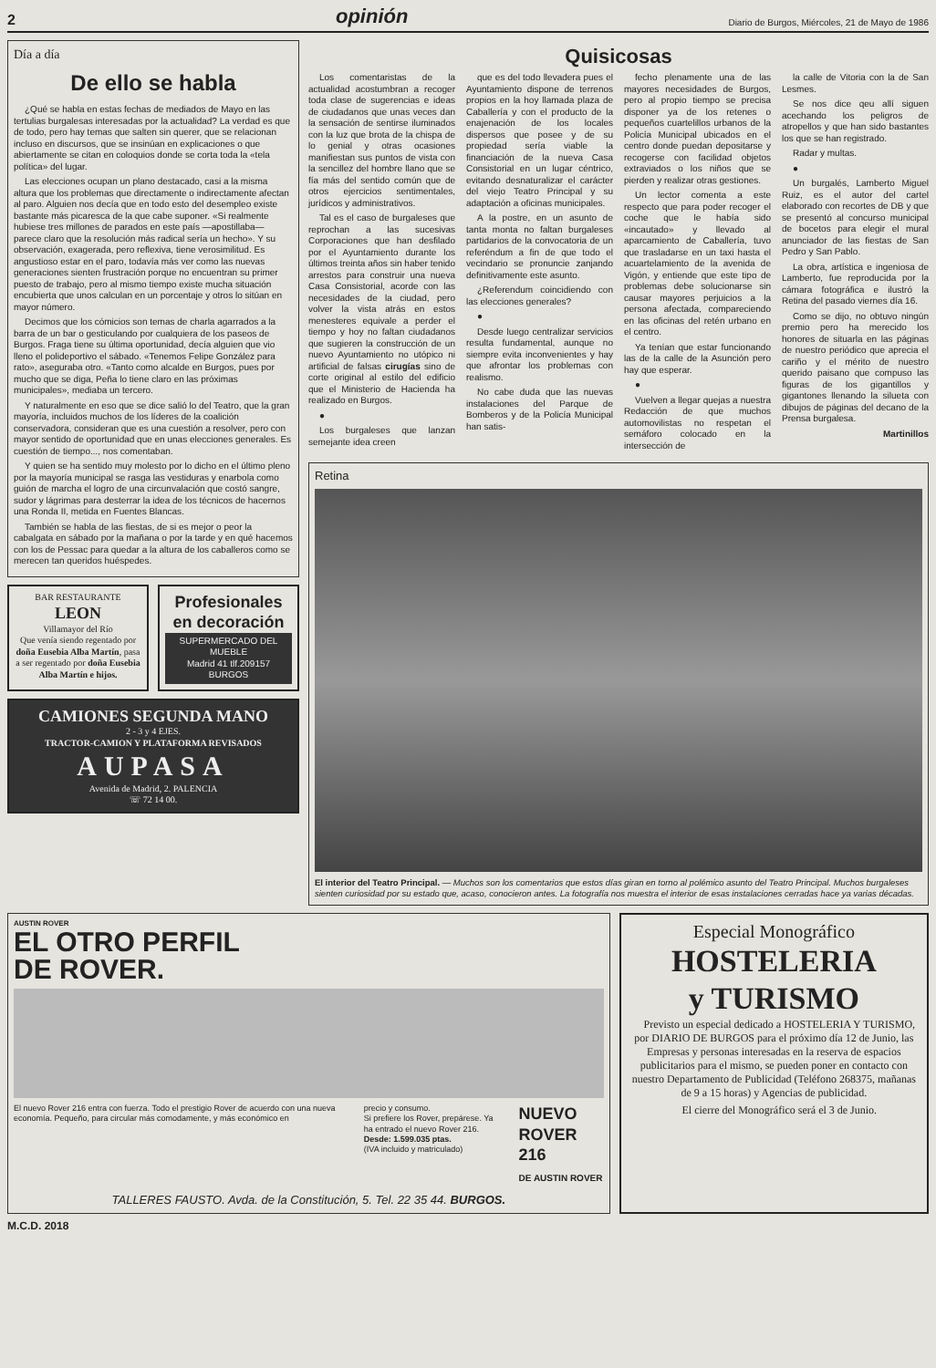2 opinión Diario de Burgos, Miércoles, 21 de Mayo de 1986
Día a día
De ello se habla
¿Qué se habla en estas fechas de mediados de Mayo en las tertulias burgalesas interesadas por la actualidad? La verdad es que de todo, pero hay temas que salten sin querer, que se relacionan incluso en discursos, que se insinúan en explicaciones o que abiertamente se citan en coloquios donde se corta toda la «tela política» del lugar.
Las elecciones ocupan un plano destacado, casi a la misma altura que los problemas que directamente o indirectamente afectan al paro. Alguien nos decía que en todo esto del desempleo existe bastante más picaresca de la que cabe suponer. «Si realmente hubiese tres millones de parados en este país —apostillaba— parece claro que la resolución más radical sería un hecho». Y su observación, exagerada, pero reflexiva, tiene verosimilitud. Es angustioso estar en el paro, todavía más ver como las nuevas generaciones sienten frustración porque no encuentran su primer puesto de trabajo, pero al mismo tiempo existe mucha situación encubierta que unos calculan en un porcentaje y otros lo sitúan en mayor número.
Decimos que los cómicios son temas de charla agarrados a la barra de un bar o gesticulando por cualquiera de los paseos de Burgos. Fraga tiene su última oportunidad, decía alguien que vio lleno el polideportivo el sábado. «Tenemos Felipe González para rato», aseguraba otro. «Tanto como alcalde en Burgos, pues por mucho que se diga, Peña lo tiene claro en las próximas municipales», mediaba un tercero.
Y naturalmente en eso que se dice salió lo del Teatro, que la gran mayoría, incluidos muchos de los líderes de la coalición conservadora, consideran que es una cuestión a resolver, pero con mayor sentido de oportunidad que en unas elecciones generales. Es cuestión de tiempo..., nos comentaban.
Y quien se ha sentido muy molesto por lo dicho en el último pleno por la mayoría municipal se rasga las vestiduras y enarbola como guión de marcha el logro de una circunvalación que costó sangre, sudor y lágrimas para desterrar la idea de los técnicos de hacernos una Ronda II, metida en Fuentes Blancas.
También se habla de las fiestas, de si es mejor o peor la cabalgata en sábado por la mañana o por la tarde y en qué hacemos con los de Pessac para quedar a la altura de los caballeros como se merecen tan queridos huéspedes.
BAR RESTAURANTE
LEON
Villamayor del Río
Que venía siendo regentado por doña Eusebia Alba Martín, pasa a ser regentado por doña Eusebia Alba Martín e hijos.
Profesionales en decoración
SUPERMERCADO DEL MUEBLE
Madrid 41 tlf.209157 BURGOS
CAMIONES SEGUNDA MANO
2 - 3 y 4 EJES.
TRACTOR-CAMION Y PLATAFORMA REVISADOS
AUPASA
Avenida de Madrid, 2. PALENCIA
☏ 72 14 00.
Quisicosas
Los comentaristas de la actualidad acostumbran a recoger toda clase de sugerencias e ideas de ciudadanos que unas veces dan la sensación de sentirse iluminados con la luz que brota de la chispa de lo genial y otras ocasiones manifiestan sus puntos de vista con la sencillez del hombre llano que se fía más del sentido común que de otros ejercicios sentimentales, jurídicos y administrativos.
Tal es el caso de burgaleses que reprochan a las sucesivas Corporaciones que han desfilado por el Ayuntamiento durante los últimos treinta años sin haber tenido arrestos para construir una nueva Casa Consistorial, acorde con las necesidades de la ciudad, pero volver la vista atrás en estos menesteres equivale a perder el tiempo y hoy no faltan ciudadanos que sugieren la construcción de un nuevo Ayuntamiento no utópico ni artificial de falsas cirugías sino de corte original al estilo del edificio que el Ministerio de Hacienda ha realizado en Burgos.
●
Los burgaleses que lanzan semejante idea creen
que es del todo llevadera pues el Ayuntamiento dispone de terrenos propios en la hoy llamada plaza de Caballería y con el producto de la enajenación de los locales dispersos que posee y de su propiedad sería viable la financiación de la nueva Casa Consistorial en un lugar céntrico, evitando desnaturalizar el carácter del viejo Teatro Principal y su adaptación a oficinas municipales.
A la postre, en un asunto de tanta monta no faltan burgaleses partidarios de la convocatoria de un referéndum a fin de que todo el vecindario se pronuncie zanjando definitivamente este asunto.
¿Referendum coincidiendo con las elecciones generales?
●
Desde luego centralizar servicios resulta fundamental, aunque no siempre evita inconvenientes y hay que afrontar los problemas con realismo.
No cabe duda que las nuevas instalaciones del Parque de Bomberos y de la Policía Municipal han satis-
fecho plenamente una de las mayores necesidades de Burgos, pero al propio tiempo se precisa disponer ya de los retenes o pequeños cuartelillos urbanos de la Policía Municipal ubicados en el centro donde puedan depositarse y recogerse con facilidad objetos extraviados o los niños que se pierden y realizar otras gestiones.
Un lector comenta a este respecto que para poder recoger el coche que le había sido «incautado» y llevado al aparcamiento de Caballería, tuvo que trasladarse en un taxi hasta el acuartelamiento de la avenida de Vigón, y entiende que este tipo de problemas debe solucionarse sin causar mayores perjuicios a la persona afectada, compareciendo en las oficinas del retén urbano en el centro.
Ya tenían que estar funcionando las de la calle de la Asunción pero hay que esperar.
●
Vuelven a llegar quejas a nuestra Redacción de que muchos automovilistas no respetan el semáforo colocado en la intersección de
la calle de Vitoria con la de San Lesmes.
Se nos dice qeu allí siguen acechando los peligros de atropellos y que han sido bastantes los que se han registrado.
Radar y multas.
●
Un burgalés, Lamberto Miguel Ruiz, es el autor del cartel elaborado con recortes de DB y que se presentó al concurso municipal de bocetos para elegir el mural anunciador de las fiestas de San Pedro y San Pablo.
La obra, artística e ingeniosa de Lamberto, fue reproducida por la cámara fotográfica e ilustró la Retina del pasado viernes día 16.
Como se dijo, no obtuvo ningún premio pero ha merecido los honores de situarla en las páginas de nuestro periódico que aprecia el cariño y el mérito de nuestro querido paisano que compuso las figuras de los gigantillos y gigantones llenando la silueta con dibujos de páginas del decano de la Prensa burgalesa.
Martinillos
Retina
El interior del Teatro Principal. — Muchos son los comentarios que estos días giran en torno al polémico asunto del Teatro Principal. Muchos burgaleses sienten curiosidad por su estado que, acaso, conocieron antes. La fotografía nos muestra el interior de esas instalaciones cerradas hace ya varias décadas.
AUSTIN ROVER
EL OTRO PERFIL
DE ROVER.
El nuevo Rover 216 entra con fuerza. Todo el prestigio Rover de acuerdo con una nueva economía. Pequeño, para circular más comodamente, y más económico en
precio y consumo.
Si prefiere los Rover, prepárese. Ya ha entrado el nuevo Rover 216.
Desde: 1.599.035 ptas.
(IVA incluido y matriculado)
NUEVO ROVER 216
DE AUSTIN ROVER
TALLERES FAUSTO. Avda. de la Constitución, 5. Tel. 22 35 44. BURGOS.
Especial Monográfico
HOSTELERIA
y TURISMO
Previsto un especial dedicado a HOSTELERIA Y TURISMO, por DIARIO DE BURGOS para el próximo día 12 de Junio, las Empresas y personas interesadas en la reserva de espacios publicitarios para el mismo, se pueden poner en contacto con nuestro Departamento de Publicidad (Teléfono 268375, mañanas de 9 a 15 horas) y Agencias de publicidad.
El cierre del Monográfico será el 3 de Junio.
M.C.D. 2018